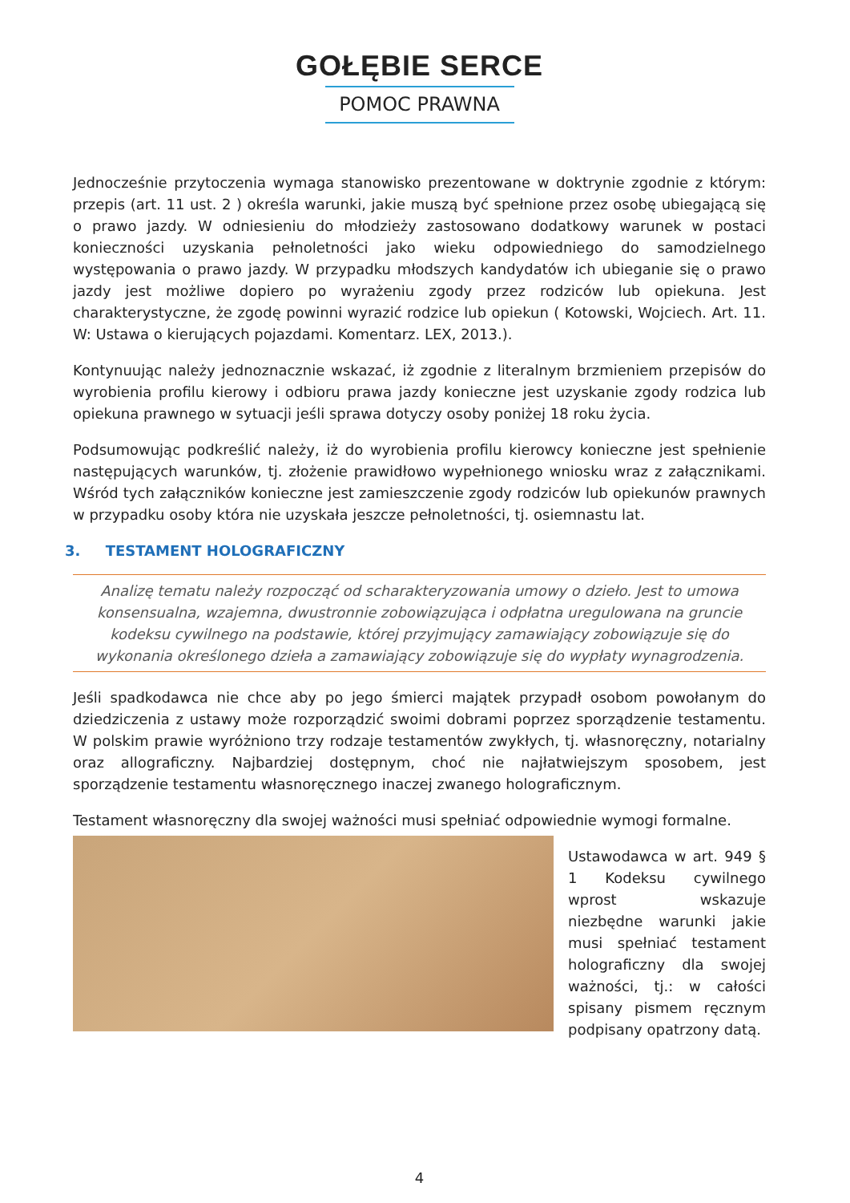GOŁĘBIE SERCE
POMOC PRAWNA
Jednocześnie przytoczenia wymaga stanowisko prezentowane w doktrynie zgodnie z którym: przepis (art. 11 ust. 2 ) określa warunki, jakie muszą być spełnione przez osobę ubiegającą się o prawo jazdy. W odniesieniu do młodzieży zastosowano dodatkowy warunek w postaci konieczności uzyskania pełnoletności jako wieku odpowiedniego do samodzielnego występowania o prawo jazdy. W przypadku młodszych kandydatów ich ubieganie się o prawo jazdy jest możliwe dopiero po wyrażeniu zgody przez rodziców lub opiekuna. Jest charakterystyczne, że zgodę powinni wyrazić rodzice lub opiekun ( Kotowski, Wojciech. Art. 11. W: Ustawa o kierujących pojazdami. Komentarz. LEX, 2013.).
Kontynuując należy jednoznacznie wskazać, iż zgodnie z literalnym brzmieniem przepisów do wyrobienia profilu kierowy i odbioru prawa jazdy konieczne jest uzyskanie zgody rodzica lub opiekuna prawnego w sytuacji jeśli sprawa dotyczy osoby poniżej 18 roku życia.
Podsumowując podkreślić należy, iż do wyrobienia profilu kierowcy konieczne jest spełnienie następujących warunków, tj. złożenie prawidłowo wypełnionego wniosku wraz z załącznikami. Wśród tych załączników konieczne jest zamieszczenie zgody rodziców lub opiekunów prawnych w przypadku osoby która nie uzyskała jeszcze pełnoletności, tj. osiemnastu lat.
3. TESTAMENT HOLOGRAFICZNY
Analizę tematu należy rozpocząć od scharakteryzowania umowy o dzieło. Jest to umowa konsensualna, wzajemna, dwustronnie zobowiązująca i odpłatna uregulowana na gruncie kodeksu cywilnego na podstawie, której przyjmujący zamawiający zobowiązuje się do wykonania określonego dzieła a zamawiający zobowiązuje się do wypłaty wynagrodzenia.
Jeśli spadkodawca nie chce aby po jego śmierci majątek przypadł osobom powołanym do dziedziczenia z ustawy może rozporządzić swoimi dobrami poprzez sporządzenie testamentu. W polskim prawie wyróżniono trzy rodzaje testamentów zwykłych, tj. własnoręczny, notarialny oraz allograficzny. Najbardziej dostępnym, choć nie najłatwiejszym sposobem, jest sporządzenie testamentu własnoręcznego inaczej zwanego holograficznym.
Testament własnoręczny dla swojej ważności musi spełniać odpowiednie wymogi formalne.
Ustawodawca w art. 949 § 1 Kodeksu cywilnego wprost wskazuje niezbędne warunki jakie musi spełniać testament holograficzny dla swojej ważności, tj.: w całości spisany pismem ręcznym podpisany opatrzony datą.
4